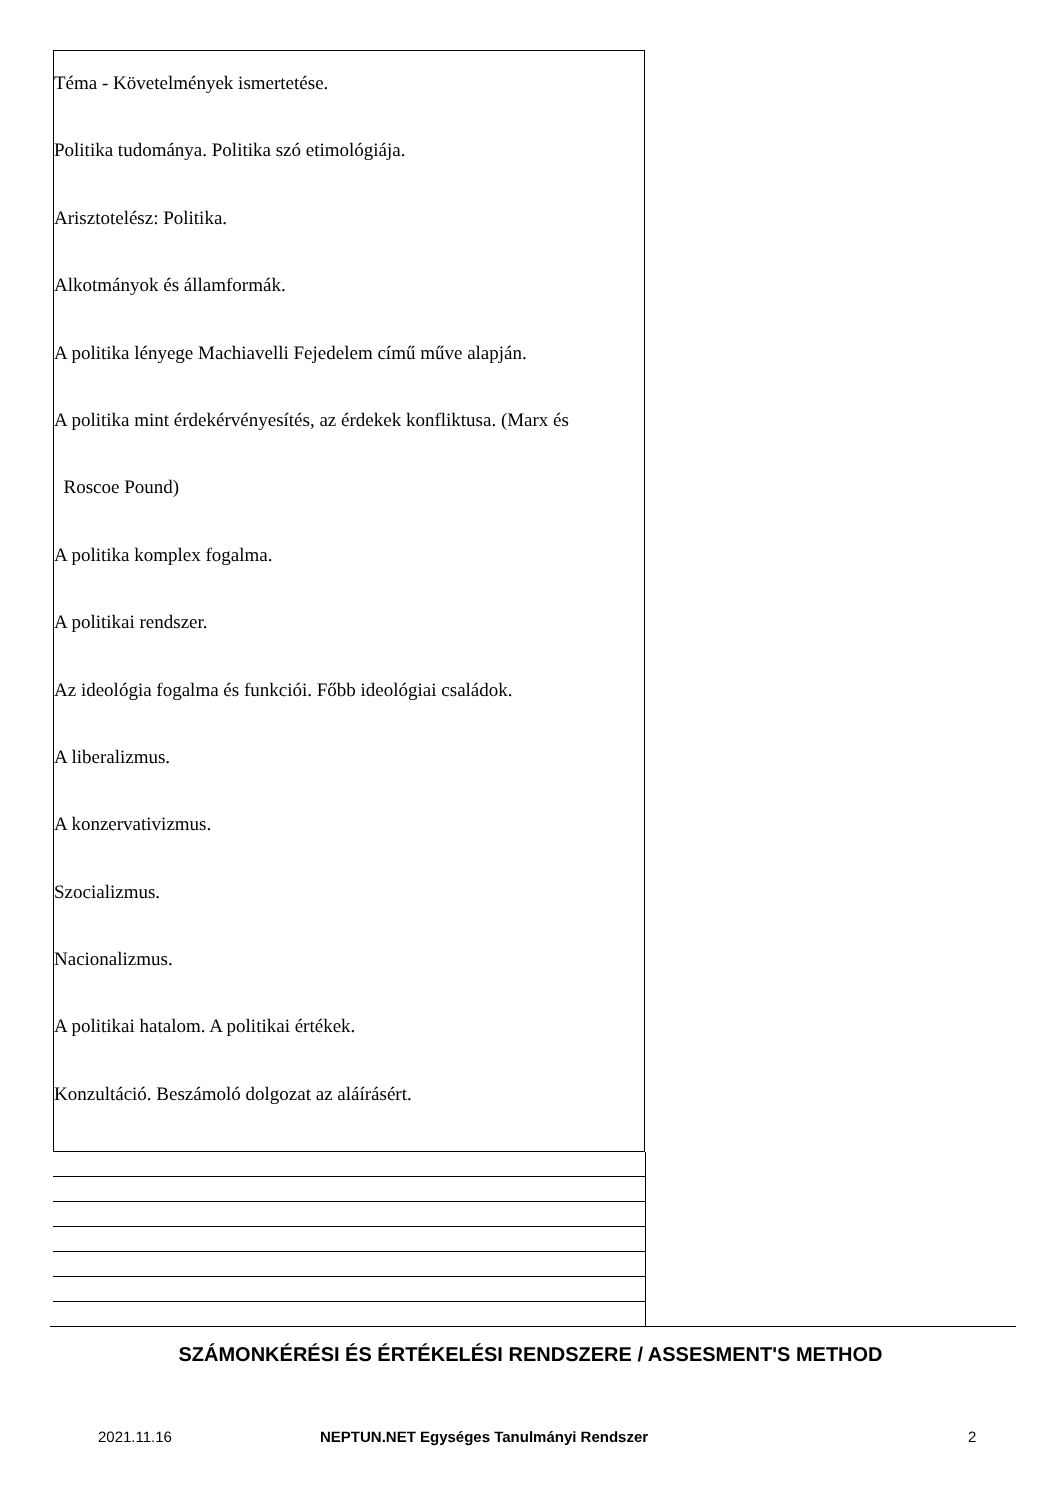Téma - Követelmények ismertetése.
Politika tudománya. Politika szó etimológiája.
Arisztotelész: Politika.
Alkotmányok és államformák.
A politika lényege Machiavelli Fejedelem című műve alapján.
A politika mint érdekérvényesítés, az érdekek konfliktusa. (Marx és
Roscoe Pound)
A politika komplex fogalma.
A politikai rendszer.
Az ideológia fogalma és funkciói. Főbb ideológiai családok.
A liberalizmus.
A konzervativizmus.
Szocializmus.
Nacionalizmus.
A politikai hatalom. A politikai értékek.
Konzultáció. Beszámoló dolgozat az aláírásért.
SZÁMONKÉRÉSI ÉS ÉRTÉKELÉSI RENDSZERE / ASSESMENT'S METHOD
2021.11.16 NEPTUN.NET Egységes Tanulmányi Rendszer 2